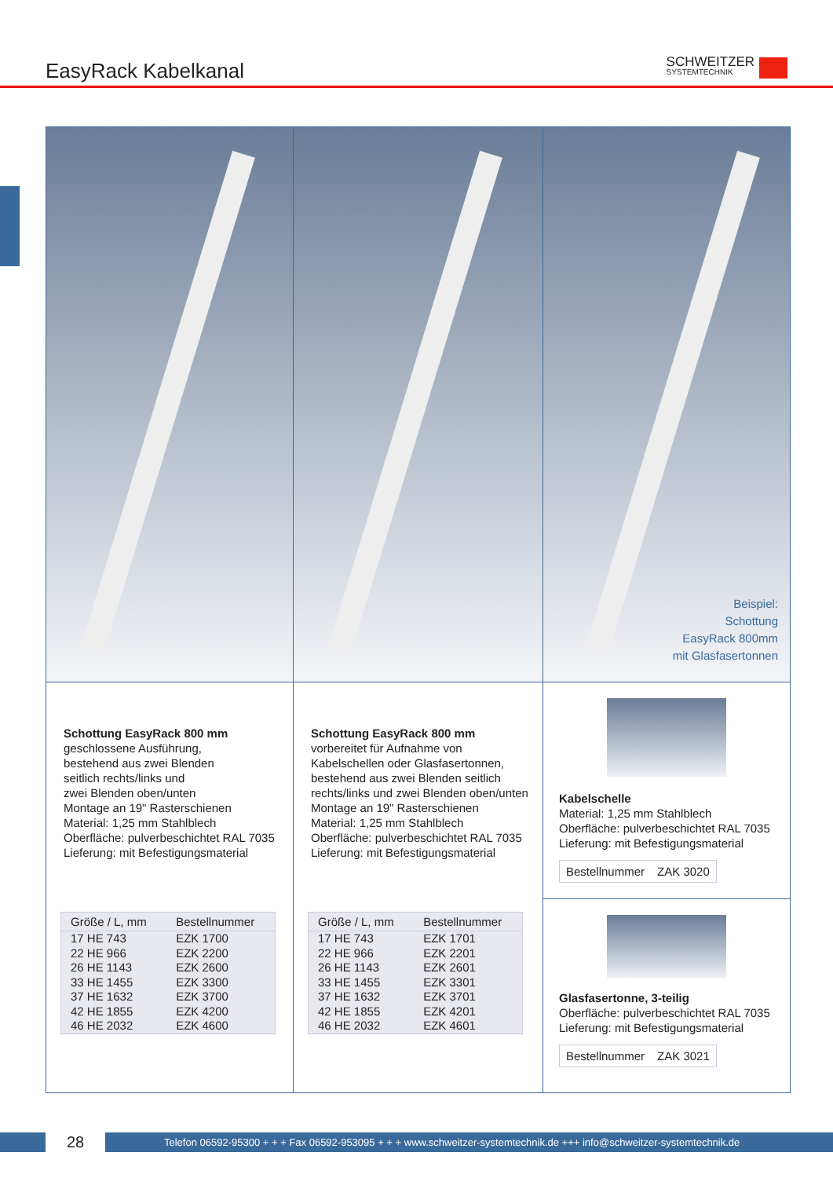EasyRack Kabelkanal SCHWEITZER
SYSTEMTECHNIK
Beispiel:
Schottung
EasyRack 800mm
mit Glasfasertonnen
Schottung EasyRack 800 mm
geschlossene Ausführung,
bestehend aus zwei Blenden
seitlich rechts/links und
zwei Blenden oben/unten
Montage an 19" Rasterschienen
Material: 1,25 mm Stahlblech
Oberfläche: pulverbeschichtet RAL 7035
Lieferung: mit Befestigungsmaterial
| Größe / L, mm | Bestellnummer |
| --- | --- |
| 17 HE 743 | EZK 1700 |
| 22 HE 966 | EZK 2200 |
| 26 HE 1143 | EZK 2600 |
| 33 HE 1455 | EZK 3300 |
| 37 HE 1632 | EZK 3700 |
| 42 HE 1855 | EZK 4200 |
| 46 HE 2032 | EZK 4600 |
Schottung EasyRack 800 mm
vorbereitet für Aufnahme von
Kabelschellen oder Glasfasertonnen,
bestehend aus zwei Blenden seitlich
rechts/links und zwei Blenden oben/unten
Montage an 19" Rasterschienen
Material: 1,25 mm Stahlblech
Oberfläche: pulverbeschichtet RAL 7035
Lieferung: mit Befestigungsmaterial
| Größe / L, mm | Bestellnummer |
| --- | --- |
| 17 HE 743 | EZK 1701 |
| 22 HE 966 | EZK 2201 |
| 26 HE 1143 | EZK 2601 |
| 33 HE 1455 | EZK 3301 |
| 37 HE 1632 | EZK 3701 |
| 42 HE 1855 | EZK 4201 |
| 46 HE 2032 | EZK 4601 |
Kabelschelle
Material: 1,25 mm Stahlblech
Oberfläche: pulverbeschichtet RAL 7035
Lieferung: mit Befestigungsmaterial
| Bestellnummer | ZAK 3020 |
Glasfasertonne, 3-teilig
Oberfläche: pulverbeschichtet RAL 7035
Lieferung: mit Befestigungsmaterial
| Bestellnummer | ZAK 3021 |
28
Telefon 06592-95300 + + + Fax 06592-953095 + + + www.schweitzer-systemtechnik.de +++ info@schweitzer-systemtechnik.de